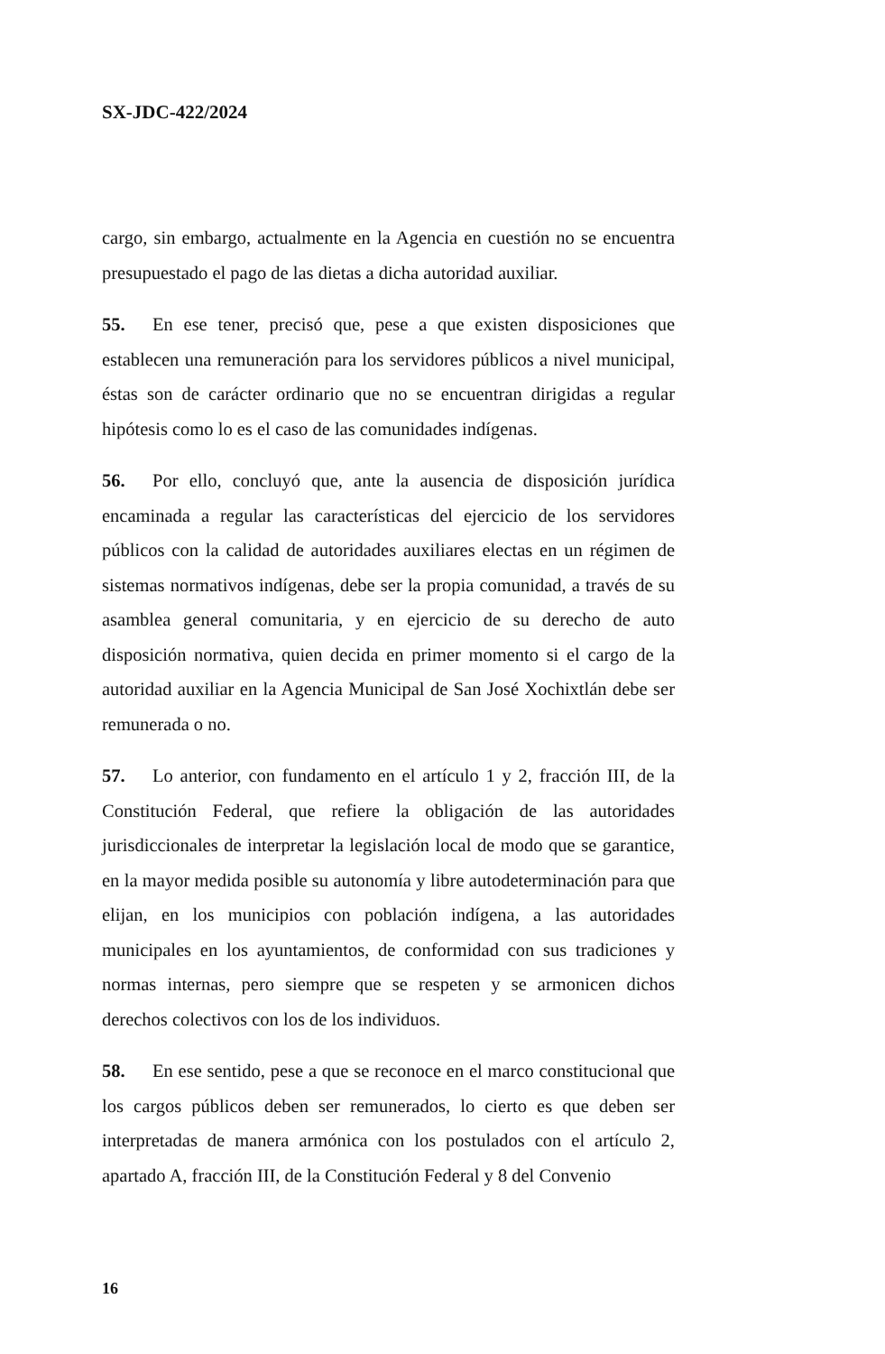SX-JDC-422/2024
cargo, sin embargo, actualmente en la Agencia en cuestión no se encuentra presupuestado el pago de las dietas a dicha autoridad auxiliar.
55. En ese tener, precisó que, pese a que existen disposiciones que establecen una remuneración para los servidores públicos a nivel municipal, éstas son de carácter ordinario que no se encuentran dirigidas a regular hipótesis como lo es el caso de las comunidades indígenas.
56. Por ello, concluyó que, ante la ausencia de disposición jurídica encaminada a regular las características del ejercicio de los servidores públicos con la calidad de autoridades auxiliares electas en un régimen de sistemas normativos indígenas, debe ser la propia comunidad, a través de su asamblea general comunitaria, y en ejercicio de su derecho de auto disposición normativa, quien decida en primer momento si el cargo de la autoridad auxiliar en la Agencia Municipal de San José Xochixtlán debe ser remunerada o no.
57. Lo anterior, con fundamento en el artículo 1 y 2, fracción III, de la Constitución Federal, que refiere la obligación de las autoridades jurisdiccionales de interpretar la legislación local de modo que se garantice, en la mayor medida posible su autonomía y libre autodeterminación para que elijan, en los municipios con población indígena, a las autoridades municipales en los ayuntamientos, de conformidad con sus tradiciones y normas internas, pero siempre que se respeten y se armonicen dichos derechos colectivos con los de los individuos.
58. En ese sentido, pese a que se reconoce en el marco constitucional que los cargos públicos deben ser remunerados, lo cierto es que deben ser interpretadas de manera armónica con los postulados con el artículo 2, apartado A, fracción III, de la Constitución Federal y 8 del Convenio
16